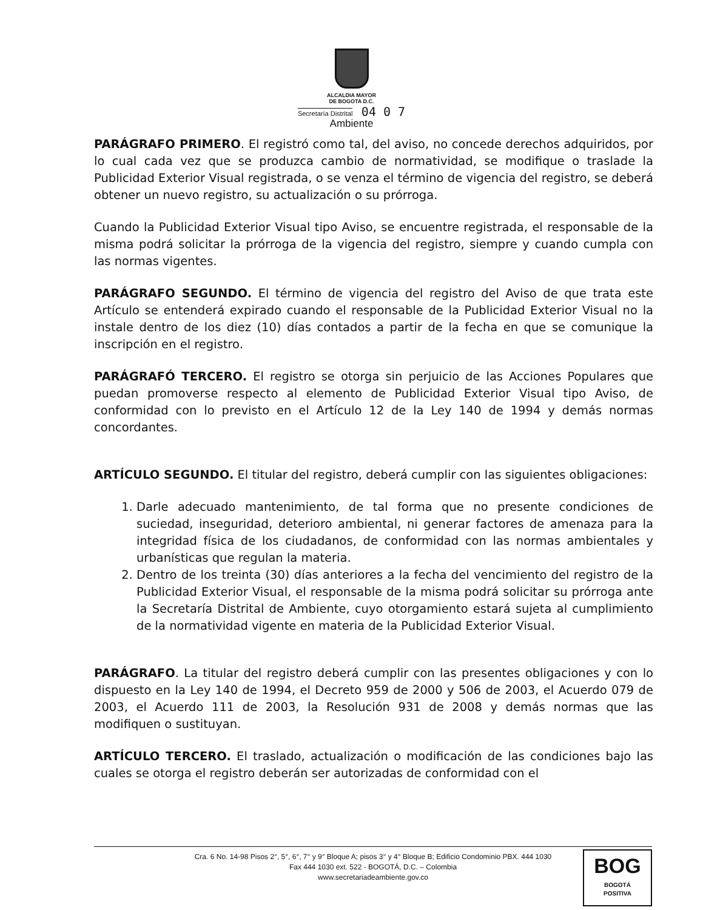ALCALDIA MAYOR
DE BOGOTA D.C.
Secretaría Distrital
04 0 7
Ambiente
PARÁGRAFO PRIMERO. El registró como tal, del aviso, no concede derechos adquiridos, por lo cual cada vez que se produzca cambio de normatividad, se modifique o traslade la Publicidad Exterior Visual registrada, o se venza el término de vigencia del registro, se deberá obtener un nuevo registro, su actualización o su prórroga.
Cuando la Publicidad Exterior Visual tipo Aviso, se encuentre registrada, el responsable de la misma podrá solicitar la prórroga de la vigencia del registro, siempre y cuando cumpla con las normas vigentes.
PARÁGRAFO SEGUNDO. El término de vigencia del registro del Aviso de que trata este Artículo se entenderá expirado cuando el responsable de la Publicidad Exterior Visual no la instale dentro de los diez (10) días contados a partir de la fecha en que se comunique la inscripción en el registro.
PARÁGRAFÓ TERCERO. El registro se otorga sin perjuicio de las Acciones Populares que puedan promoverse respecto al elemento de Publicidad Exterior Visual tipo Aviso, de conformidad con lo previsto en el Artículo 12 de la Ley 140 de 1994 y demás normas concordantes.
ARTÍCULO SEGUNDO. El titular del registro, deberá cumplir con las siguientes obligaciones:
1. Darle adecuado mantenimiento, de tal forma que no presente condiciones de suciedad, inseguridad, deterioro ambiental, ni generar factores de amenaza para la integridad física de los ciudadanos, de conformidad con las normas ambientales y urbanísticas que regulan la materia.
2. Dentro de los treinta (30) días anteriores a la fecha del vencimiento del registro de la Publicidad Exterior Visual, el responsable de la misma podrá solicitar su prórroga ante la Secretaría Distrital de Ambiente, cuyo otorgamiento estará sujeta al cumplimiento de la normatividad vigente en materia de la Publicidad Exterior Visual.
PARÁGRAFO. La titular del registro deberá cumplir con las presentes obligaciones y con lo dispuesto en la Ley 140 de 1994, el Decreto 959 de 2000 y 506 de 2003, el Acuerdo 079 de 2003, el Acuerdo 111 de 2003, la Resolución 931 de 2008 y demás normas que las modifiquen o sustituyan.
ARTÍCULO TERCERO. El traslado, actualización o modificación de las condiciones bajo las cuales se otorga el registro deberán ser autorizadas de conformidad con el
Cra. 6 No. 14-98 Pisos 2°, 5°, 6°, 7° y 9° Bloque A; pisos 3° y 4° Bloque B; Edificio Condominio PBX. 444 1030
Fax 444 1030 ext. 522 - BOGOTÁ, D.C. – Colombia
www.secretariadeambiente.gov.co
BOG
BOGOTÁ
POSITIVA